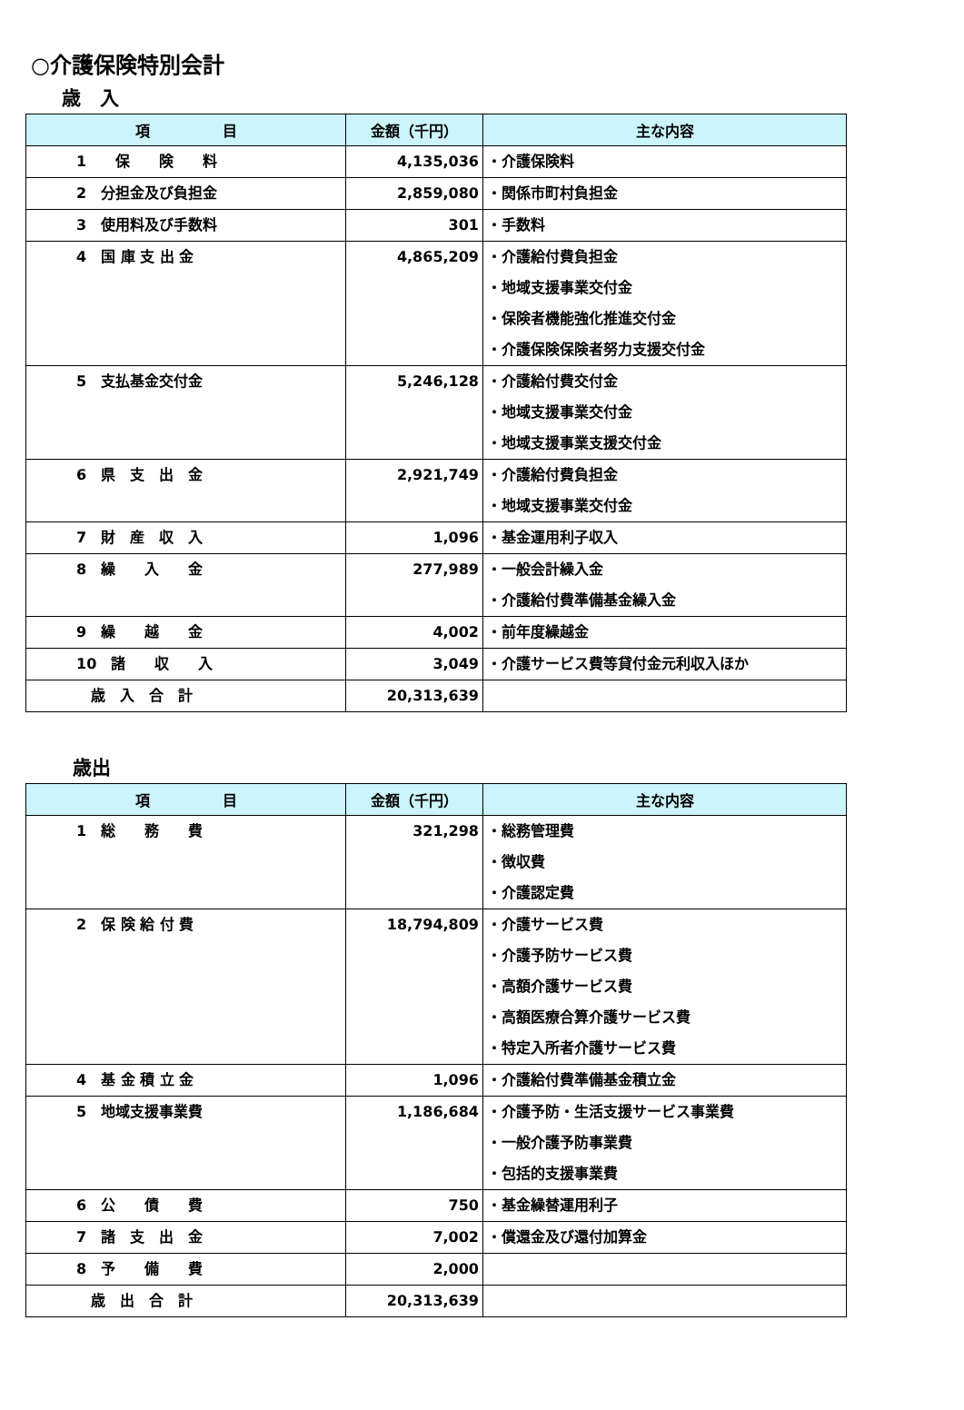○介護保険特別会計
歳　入
| 項 目 | 金額（千円） | 主な内容 |
| --- | --- | --- |
| 1 保 険 料 | 4,135,036 | ・介護保険料 |
| 2 分担金及び負担金 | 2,859,080 | ・関係市町村負担金 |
| 3 使用料及び手数料 | 301 | ・手数料 |
| 4 国 庫 支 出 金 | 4,865,209 | ・介護給付費負担金 ・地域支援事業交付金 ・保険者機能強化推進交付金 ・介護保険保険者努力支援交付金 |
| 5 支払基金交付金 | 5,246,128 | ・介護給付費交付金 ・地域支援事業交付金 ・地域支援事業支援交付金 |
| 6 県 支 出 金 | 2,921,749 | ・介護給付費負担金 ・地域支援事業交付金 |
| 7 財 産 収 入 | 1,096 | ・基金運用利子収入 |
| 8 繰 入 金 | 277,989 | ・一般会計繰入金 ・介護給付費準備基金繰入金 |
| 9 繰 越 金 | 4,002 | ・前年度繰越金 |
| 10 諸 収 入 | 3,049 | ・介護サービス費等貸付金元利収入ほか |
| 歳 入 合 計 | 20,313,639 | |
歳出
| 項 目 | 金額（千円） | 主な内容 |
| --- | --- | --- |
| 1 総 務 費 | 321,298 | ・総務管理費 ・徴収費 ・介護認定費 |
| 2 保 険 給 付 費 | 18,794,809 | ・介護サービス費 ・介護予防サービス費 ・高額介護サービス費 ・高額医療合算介護サービス費 ・特定入所者介護サービス費 |
| 4 基 金 積 立 金 | 1,096 | ・介護給付費準備基金積立金 |
| 5 地域支援事業費 | 1,186,684 | ・介護予防・生活支援サービス事業費 ・一般介護予防事業費 ・包括的支援事業費 |
| 6 公 債 費 | 750 | ・基金繰替運用利子 |
| 7 諸 支 出 金 | 7,002 | ・償還金及び還付加算金 |
| 8 予 備 費 | 2,000 | |
| 歳 出 合 計 | 20,313,639 | |